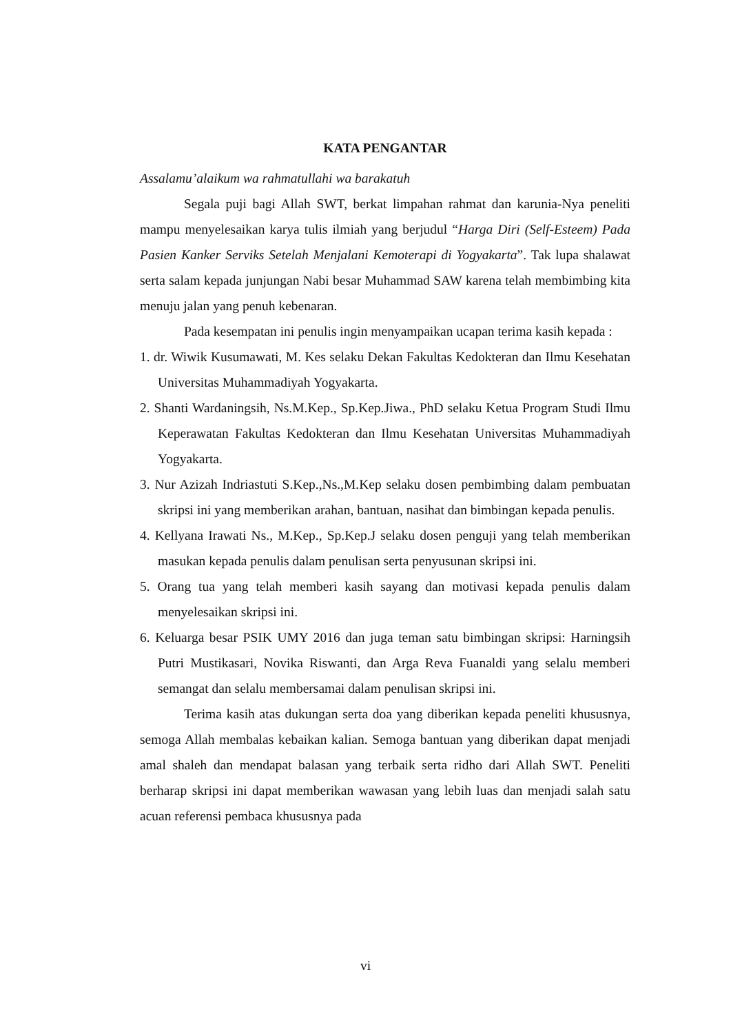KATA PENGANTAR
Assalamu’alaikum wa rahmatullahi wa barakatuh
Segala puji bagi Allah SWT, berkat limpahan rahmat dan karunia-Nya peneliti mampu menyelesaikan karya tulis ilmiah yang berjudul “Harga Diri (Self-Esteem) Pada Pasien Kanker Serviks Setelah Menjalani Kemoterapi di Yogyakarta”. Tak lupa shalawat serta salam kepada junjungan Nabi besar Muhammad SAW karena telah membimbing kita menuju jalan yang penuh kebenaran.
Pada kesempatan ini penulis ingin menyampaikan ucapan terima kasih kepada :
1. dr. Wiwik Kusumawati, M. Kes selaku Dekan Fakultas Kedokteran dan Ilmu Kesehatan Universitas Muhammadiyah Yogyakarta.
2. Shanti Wardaningsih, Ns.M.Kep., Sp.Kep.Jiwa., PhD selaku Ketua Program Studi Ilmu Keperawatan Fakultas Kedokteran dan Ilmu Kesehatan Universitas Muhammadiyah Yogyakarta.
3. Nur Azizah Indriastuti S.Kep.,Ns.,M.Kep selaku dosen pembimbing dalam pembuatan skripsi ini yang memberikan arahan, bantuan, nasihat dan bimbingan kepada penulis.
4. Kellyana Irawati Ns., M.Kep., Sp.Kep.J selaku dosen penguji yang telah memberikan masukan kepada penulis dalam penulisan serta penyusunan skripsi ini.
5. Orang tua yang telah memberi kasih sayang dan motivasi kepada penulis dalam menyelesaikan skripsi ini.
6. Keluarga besar PSIK UMY 2016 dan juga teman satu bimbingan skripsi: Harningsih Putri Mustikasari, Novika Riswanti, dan Arga Reva Fuanaldi yang selalu memberi semangat dan selalu membersamai dalam penulisan skripsi ini.
Terima kasih atas dukungan serta doa yang diberikan kepada peneliti khususnya, semoga Allah membalas kebaikan kalian. Semoga bantuan yang diberikan dapat menjadi amal shaleh dan mendapat balasan yang terbaik serta ridho dari Allah SWT. Peneliti berharap skripsi ini dapat memberikan wawasan yang lebih luas dan menjadi salah satu acuan referensi pembaca khususnya pada
vi